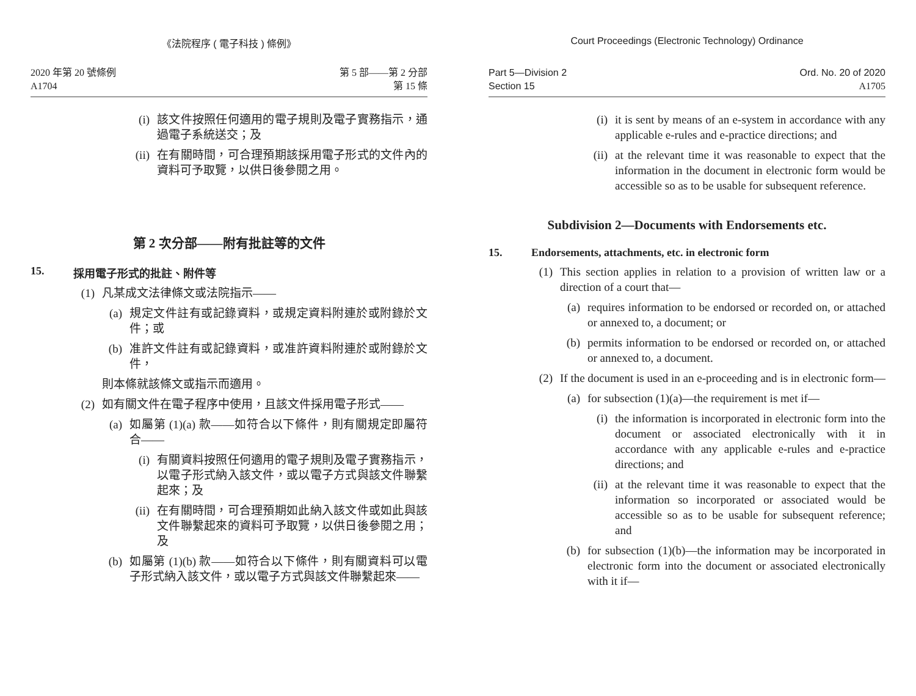《法院程序 ( 電子科技 ) 條例》
2020 年第 20 號條例
A1704
第 5 部——第 2 分部
第 15 條
(i) 該文件按照任何適用的電子規則及電子實務指示，通過電子系統送交；及
(ii) 在有關時間，可合理預期該採用電子形式的文件內的資料可予取覽，以供日後參閱之用。
第 2 次分部——附有批註等的文件
15. 採用電子形式的批註、附件等
(1) 凡某成文法律條文或法院指示——
(a) 規定文件註有或記錄資料，或規定資料附連於或附錄於文件；或
(b) 准許文件註有或記錄資料，或准許資料附連於或附錄於文件，
則本條就該條文或指示而適用。
(2) 如有關文件在電子程序中使用，且該文件採用電子形式——
(a) 如屬第 (1)(a) 款——如符合以下條件，則有關規定即屬符合——
(i) 有關資料按照任何適用的電子規則及電子實務指示，以電子形式納入該文件，或以電子方式與該文件聯繫起來；及
(ii) 在有關時間，可合理預期如此納入該文件或如此與該文件聯繫起來的資料可予取覽，以供日後參閱之用；及
(b) 如屬第 (1)(b) 款——如符合以下條件，則有關資料可以電子形式納入該文件，或以電子方式與該文件聯繫起來——
Court Proceedings (Electronic Technology) Ordinance
Part 5—Division 2
Section 15
Ord. No. 20 of 2020
A1705
(i) it is sent by means of an e-system in accordance with any applicable e-rules and e-practice directions; and
(ii) at the relevant time it was reasonable to expect that the information in the document in electronic form would be accessible so as to be usable for subsequent reference.
Subdivision 2—Documents with Endorsements etc.
15. Endorsements, attachments, etc. in electronic form
(1) This section applies in relation to a provision of written law or a direction of a court that—
(a) requires information to be endorsed or recorded on, or attached or annexed to, a document; or
(b) permits information to be endorsed or recorded on, or attached or annexed to, a document.
(2) If the document is used in an e-proceeding and is in electronic form—
(a) for subsection (1)(a)—the requirement is met if—
(i) the information is incorporated in electronic form into the document or associated electronically with it in accordance with any applicable e-rules and e-practice directions; and
(ii) at the relevant time it was reasonable to expect that the information so incorporated or associated would be accessible so as to be usable for subsequent reference; and
(b) for subsection (1)(b)—the information may be incorporated in electronic form into the document or associated electronically with it if—